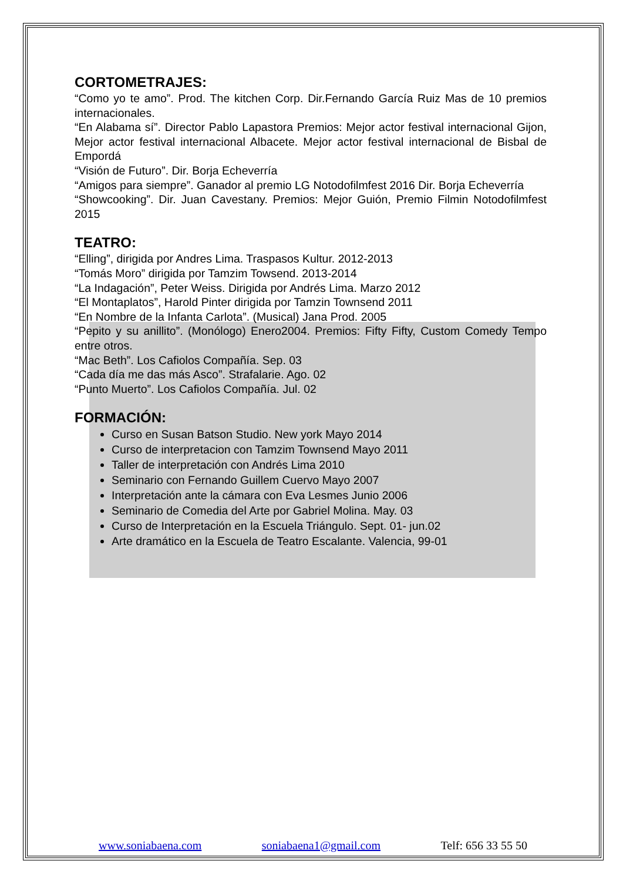CORTOMETRAJES:
“Como yo te amo”. Prod. The kitchen Corp. Dir.Fernando García Ruiz Mas de 10 premios internacionales.
“En Alabama sí”. Director Pablo Lapastora Premios: Mejor actor festival internacional Gijon, Mejor actor festival internacional Albacete. Mejor actor festival internacional de Bisbal de Empordá
“Visión de Futuro”. Dir. Borja Echeverría
“Amigos para siempre”. Ganador al premio LG Notodofilmfest 2016 Dir. Borja Echeverría
“Showcooking”. Dir. Juan Cavestany. Premios: Mejor Guión, Premio Filmin Notodofilmfest 2015
TEATRO:
“Elling”, dirigida por Andres Lima. Traspasos Kultur. 2012-2013
“Tomás Moro” dirigida por Tamzim Towsend. 2013-2014
“La Indagación”, Peter Weiss. Dirigida por Andrés Lima. Marzo 2012
“El Montaplatos”, Harold Pinter dirigida por Tamzin Townsend 2011
“En Nombre de la Infanta Carlota”. (Musical) Jana Prod. 2005
“Pepito y su anillito”. (Monólogo) Enero2004. Premios: Fifty Fifty, Custom Comedy Tempo entre otros.
“Mac Beth”. Los Cafiolos Compañía. Sep. 03
“Cada día me das más Asco”. Strafalarie. Ago. 02
“Punto Muerto”. Los Cafiolos Compañía. Jul. 02
FORMACIÓN:
Curso en Susan Batson Studio. New york Mayo 2014
Curso de interpretacion con Tamzim Townsend Mayo 2011
Taller de interpretación con Andrés Lima 2010
Seminario con Fernando Guillem Cuervo Mayo 2007
Interpretación ante la cámara con Eva Lesmes Junio 2006
Seminario de Comedia del Arte por Gabriel Molina. May. 03
Curso de Interpretación en la Escuela Triángulo. Sept. 01- jun.02
Arte dramático en la Escuela de Teatro Escalante. Valencia, 99-01
www.soniabaena.com soniabaena1@gmail.com Telf: 656 33 55 50